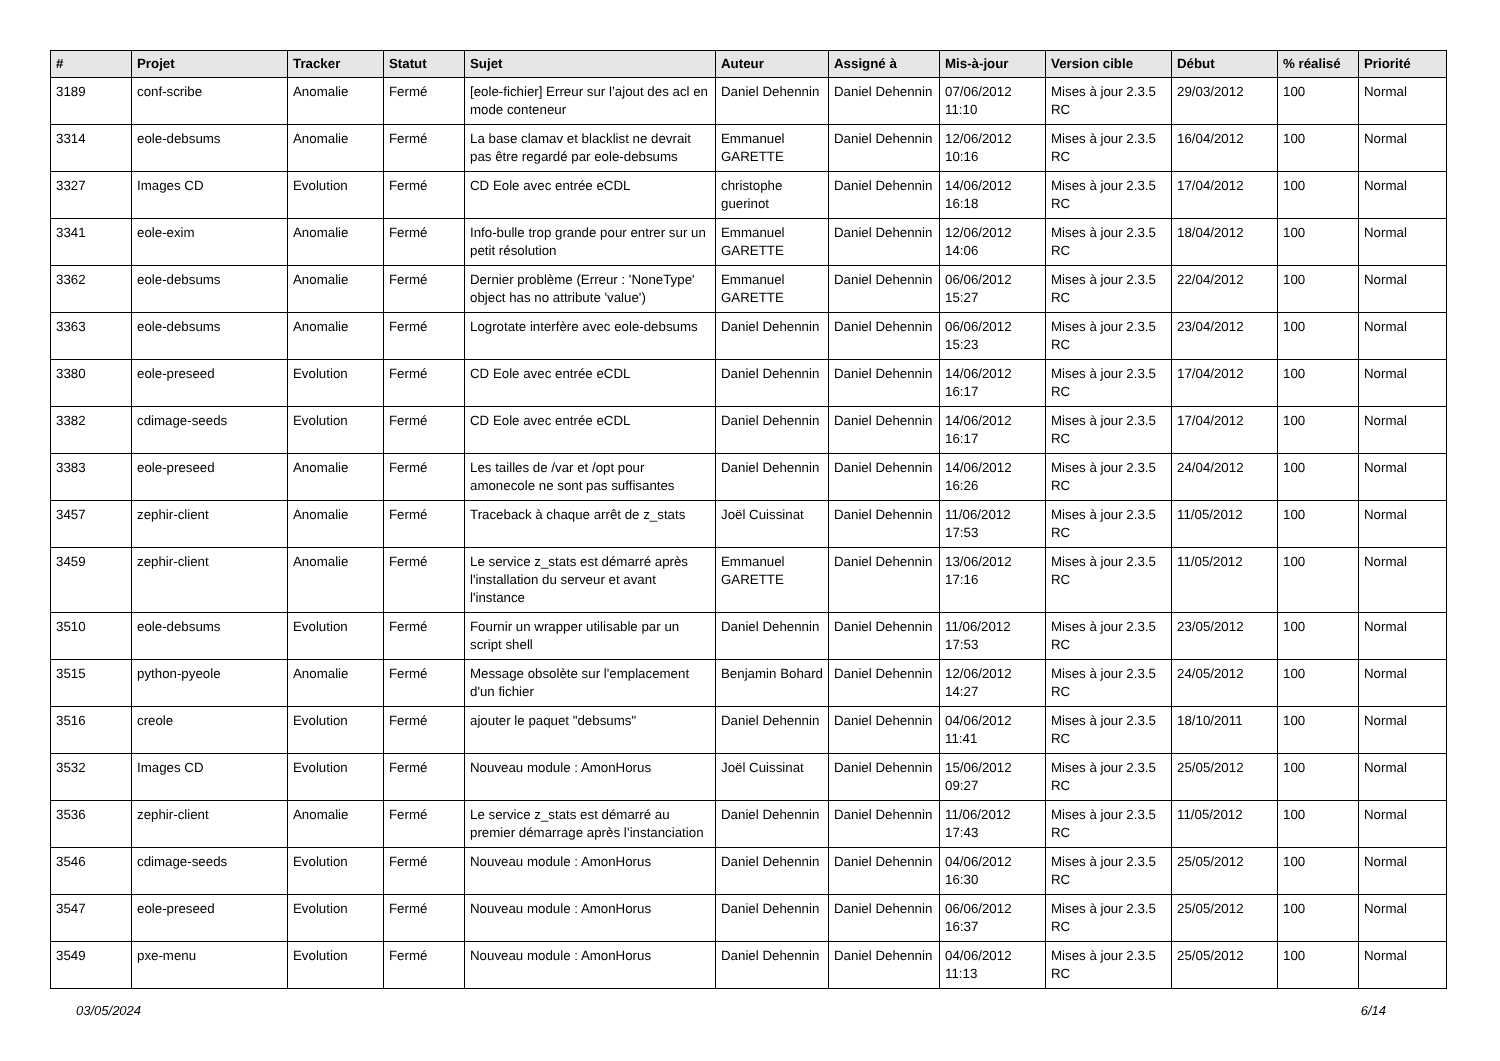| # | Projet | Tracker | Statut | Sujet | Auteur | Assigné à | Mis-à-jour | Version cible | Début | % réalisé | Priorité |
| --- | --- | --- | --- | --- | --- | --- | --- | --- | --- | --- | --- |
| 3189 | conf-scribe | Anomalie | Fermé | [eole-fichier] Erreur sur l’ajout des acl en mode conteneur | Daniel Dehennin | Daniel Dehennin | 07/06/2012 11:10 | Mises à jour 2.3.5 RC | 29/03/2012 | 100 | Normal |
| 3314 | eole-debsums | Anomalie | Fermé | La base clamav et blacklist ne devrait pas être regardé par eole-debsums | Emmanuel GARETTE | Daniel Dehennin | 12/06/2012 10:16 | Mises à jour 2.3.5 RC | 16/04/2012 | 100 | Normal |
| 3327 | Images CD | Evolution | Fermé | CD Eole avec entrée eCDL | christophe guerinot | Daniel Dehennin | 14/06/2012 16:18 | Mises à jour 2.3.5 RC | 17/04/2012 | 100 | Normal |
| 3341 | eole-exim | Anomalie | Fermé | Info-bulle trop grande pour entrer sur un petit résolution | Emmanuel GARETTE | Daniel Dehennin | 12/06/2012 14:06 | Mises à jour 2.3.5 RC | 18/04/2012 | 100 | Normal |
| 3362 | eole-debsums | Anomalie | Fermé | Dernier problème (Erreur : 'NoneType' object has no attribute 'value') | Emmanuel GARETTE | Daniel Dehennin | 06/06/2012 15:27 | Mises à jour 2.3.5 RC | 22/04/2012 | 100 | Normal |
| 3363 | eole-debsums | Anomalie | Fermé | Logrotate interfère avec eole-debsums | Daniel Dehennin | Daniel Dehennin | 06/06/2012 15:23 | Mises à jour 2.3.5 RC | 23/04/2012 | 100 | Normal |
| 3380 | eole-preseed | Evolution | Fermé | CD Eole avec entrée eCDL | Daniel Dehennin | Daniel Dehennin | 14/06/2012 16:17 | Mises à jour 2.3.5 RC | 17/04/2012 | 100 | Normal |
| 3382 | cdimage-seeds | Evolution | Fermé | CD Eole avec entrée eCDL | Daniel Dehennin | Daniel Dehennin | 14/06/2012 16:17 | Mises à jour 2.3.5 RC | 17/04/2012 | 100 | Normal |
| 3383 | eole-preseed | Anomalie | Fermé | Les tailles de /var et /opt pour amonecole ne sont pas suffisantes | Daniel Dehennin | Daniel Dehennin | 14/06/2012 16:26 | Mises à jour 2.3.5 RC | 24/04/2012 | 100 | Normal |
| 3457 | zephir-client | Anomalie | Fermé | Traceback à chaque arrêt de z_stats | Joël Cuissinat | Daniel Dehennin | 11/06/2012 17:53 | Mises à jour 2.3.5 RC | 11/05/2012 | 100 | Normal |
| 3459 | zephir-client | Anomalie | Fermé | Le service z_stats est démarré après l'installation du serveur et avant l'instance | Emmanuel GARETTE | Daniel Dehennin | 13/06/2012 17:16 | Mises à jour 2.3.5 RC | 11/05/2012 | 100 | Normal |
| 3510 | eole-debsums | Evolution | Fermé | Fournir un wrapper utilisable par un script shell | Daniel Dehennin | Daniel Dehennin | 11/06/2012 17:53 | Mises à jour 2.3.5 RC | 23/05/2012 | 100 | Normal |
| 3515 | python-pyeole | Anomalie | Fermé | Message obsolète sur l'emplacement d'un fichier | Benjamin Bohard | Daniel Dehennin | 12/06/2012 14:27 | Mises à jour 2.3.5 RC | 24/05/2012 | 100 | Normal |
| 3516 | creole | Evolution | Fermé | ajouter le paquet "debsums" | Daniel Dehennin | Daniel Dehennin | 04/06/2012 11:41 | Mises à jour 2.3.5 RC | 18/10/2011 | 100 | Normal |
| 3532 | Images CD | Evolution | Fermé | Nouveau module : AmonHorus | Joël Cuissinat | Daniel Dehennin | 15/06/2012 09:27 | Mises à jour 2.3.5 RC | 25/05/2012 | 100 | Normal |
| 3536 | zephir-client | Anomalie | Fermé | Le service z_stats est démarré au premier démarrage après l’instanciation | Daniel Dehennin | Daniel Dehennin | 11/06/2012 17:43 | Mises à jour 2.3.5 RC | 11/05/2012 | 100 | Normal |
| 3546 | cdimage-seeds | Evolution | Fermé | Nouveau module : AmonHorus | Daniel Dehennin | Daniel Dehennin | 04/06/2012 16:30 | Mises à jour 2.3.5 RC | 25/05/2012 | 100 | Normal |
| 3547 | eole-preseed | Evolution | Fermé | Nouveau module : AmonHorus | Daniel Dehennin | Daniel Dehennin | 06/06/2012 16:37 | Mises à jour 2.3.5 RC | 25/05/2012 | 100 | Normal |
| 3549 | pxe-menu | Evolution | Fermé | Nouveau module : AmonHorus | Daniel Dehennin | Daniel Dehennin | 04/06/2012 11:13 | Mises à jour 2.3.5 RC | 25/05/2012 | 100 | Normal |
03/05/2024 6/14